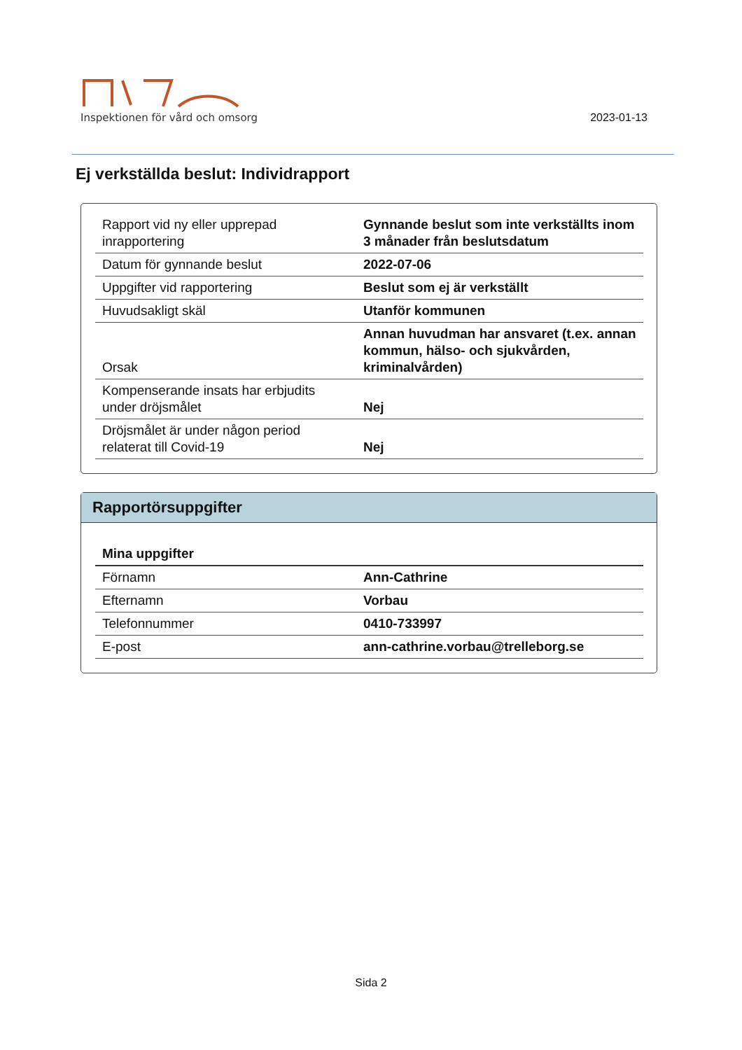Inspektionen för vård och omsorg
2023-01-13
Ej verkställda beslut: Individrapport
| Rapport vid ny eller upprepad inrapportering | Gynnande beslut som inte verkställts inom 3 månader från beslutsdatum |
| Datum för gynnande beslut | 2022-07-06 |
| Uppgifter vid rapportering | Beslut som ej är verkställt |
| Huvudsakligt skäl | Utanför kommunen |
| Orsak | Annan huvudman har ansvaret (t.ex. annan kommun, hälso- och sjukvården, kriminalvården) |
| Kompenserande insats har erbjudits under dröjsmålet | Nej |
| Dröjsmålet är under någon period relaterat till Covid-19 | Nej |
Rapportörsuppgifter
| Mina uppgifter | |
| Förnamn | Ann-Cathrine |
| Efternamn | Vorbau |
| Telefonnummer | 0410-733997 |
| E-post | ann-cathrine.vorbau@trelleborg.se |
Sida 2